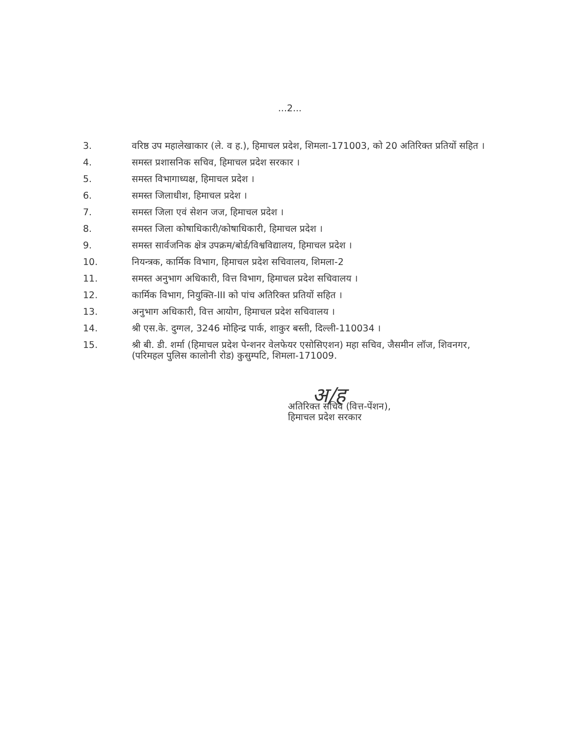...2...
3. वरिष्ठ उप महालेखाकार (ले. व ह.), हिमाचल प्रदेश, शिमला-171003, को 20 अतिरिक्त प्रतियों सहित ।
4. समस्त प्रशासनिक सचिव, हिमाचल प्रदेश सरकार ।
5. समस्त विभागाध्यक्ष, हिमाचल प्रदेश ।
6. समस्त जिलाधीश, हिमाचल प्रदेश ।
7. समस्त जिला एवं सेशन जज, हिमाचल प्रदेश ।
8. समस्त जिला कोषाधिकारी/कोषाधिकारी, हिमाचल प्रदेश ।
9. समस्त सार्वजनिक क्षेत्र उपक्रम/बोर्ड/विश्वविद्यालय, हिमाचल प्रदेश ।
10. नियन्त्रक, कार्मिक विभाग, हिमाचल प्रदेश सचिवालय, शिमला-2
11. समस्त अनुभाग अधिकारी, वित्त विभाग, हिमाचल प्रदेश सचिवालय ।
12. कार्मिक विभाग, नियुक्ति-III को पांच अतिरिक्त प्रतियों सहित ।
13. अनुभाग अधिकारी, वित्त आयोग, हिमाचल प्रदेश सचिवालय ।
14. श्री एस.के. दुग्गल, 3246 मोहिन्द्र पार्क, शाकुर बस्ती, दिल्ली-110034 ।
15. श्री बी. डी. शर्मा (हिमाचल प्रदेश पेन्शनर वेलफेयर एसोसिएशन) महा सचिव, जैसमीन लॉज, शिवनगर, (परिमहल पुलिस कालोनी रोड) कुसुम्पटि, शिमला-171009.
अ/ह
अतिरिक्त सचिव (वित्त-पेंशन),
हिमाचल प्रदेश सरकार